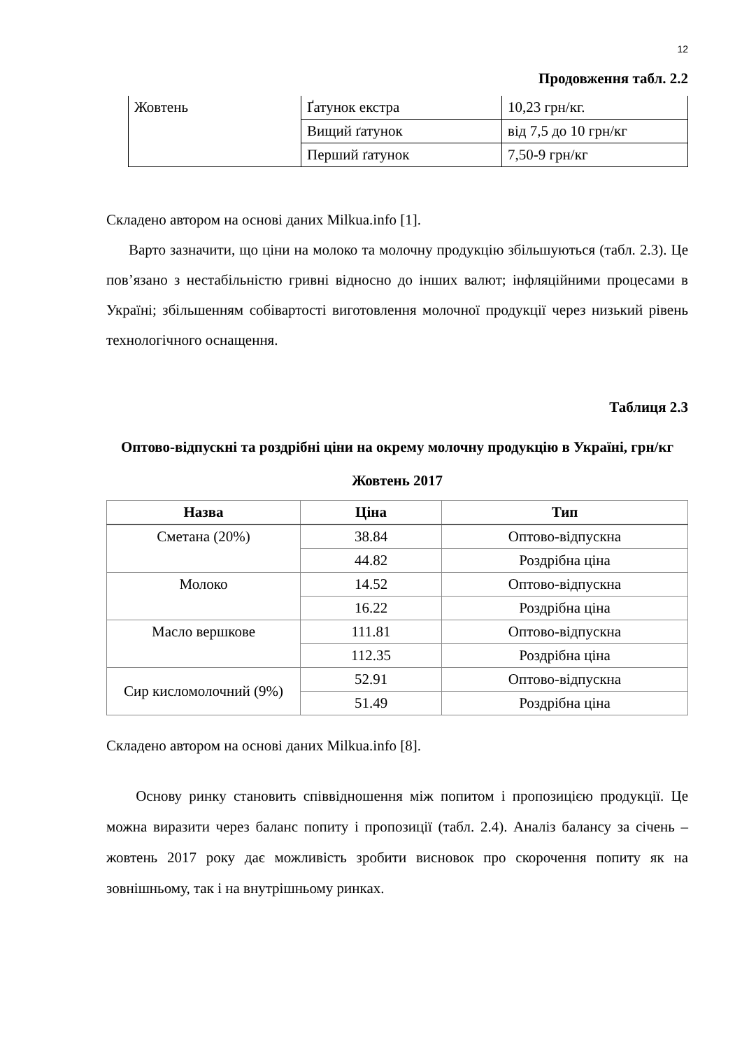12
Продовження табл. 2.2
| Жовтень | Ґатунок екстра | 10,23 грн/кг. |
| | Вищий ґатунок | від 7,5 до 10 грн/кг |
| | Перший ґатунок | 7,50-9 грн/кг |
Складено автором на основі даних Milkua.info [1].
Варто зазначити, що ціни на молоко та молочну продукцію збільшуються (табл. 2.3). Це пов’язано з нестабільністю гривні відносно до інших валют; інфляційними процесами в Україні; збільшенням собівартості виготовлення молочної продукції через низький рівень технологічного оснащення.
Таблиця 2.3
Оптово-відпускні та роздрібні ціни на окрему молочну продукцію в Україні, грн/кг
Жовтень 2017
| Назва | Ціна | Тип |
| --- | --- | --- |
| Сметана (20%) | 38.84 | Оптово-відпускна |
| | 44.82 | Роздрібна ціна |
| Молоко | 14.52 | Оптово-відпускна |
| | 16.22 | Роздрібна ціна |
| Масло вершкове | 111.81 | Оптово-відпускна |
| | 112.35 | Роздрібна ціна |
| Сир кисломолочний (9%) | 52.91 | Оптово-відпускна |
| | 51.49 | Роздрібна ціна |
Складено автором на основі даних Milkua.info [8].
Основу ринку становить співвідношення між попитом і пропозицією продукції. Це можна виразити через баланс попиту і пропозиції (табл. 2.4). Аналіз балансу за січень – жовтень 2017 року дає можливість зробити висновок про скорочення попиту як на зовнішньому, так і на внутрішньому ринках.